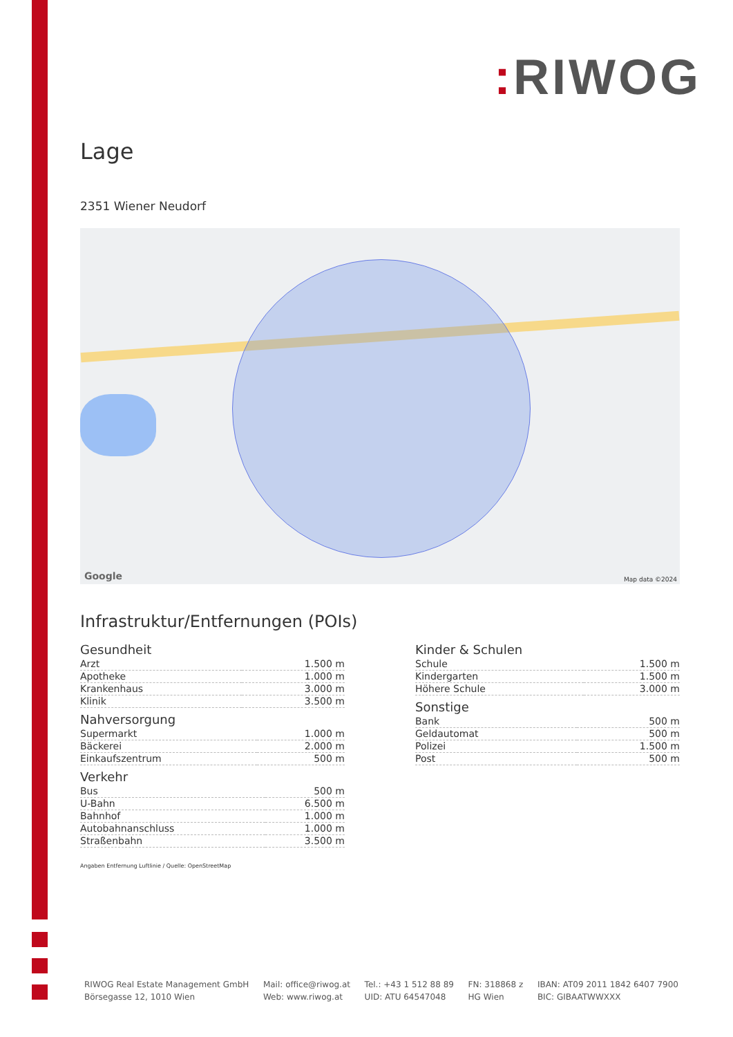: RIWOG
Lage
2351 Wiener Neudorf
Google Map data ©2024
Infrastruktur/Entfernungen (POIs)
Gesundheit
| Arzt | 1.500 m |
| Apotheke | 1.000 m |
| Krankenhaus | 3.000 m |
| Klinik | 3.500 m |
Nahversorgung
| Supermarkt | 1.000 m |
| Bäckerei | 2.000 m |
| Einkaufszentrum | 500 m |
Verkehr
| Bus | 500 m |
| U-Bahn | 6.500 m |
| Bahnhof | 1.000 m |
| Autobahnanschluss | 1.000 m |
| Straßenbahn | 3.500 m |
Angaben Entfernung Luftlinie / Quelle: OpenStreetMap
Kinder & Schulen
| Schule | 1.500 m |
| Kindergarten | 1.500 m |
| Höhere Schule | 3.000 m |
Sonstige
| Bank | 500 m |
| Geldautomat | 500 m |
| Polizei | 1.500 m |
| Post | 500 m |
RIWOG Real Estate Management GmbH
Börsegasse 12, 1010 Wien
Mail: office@riwog.at
Web: www.riwog.at
Tel.: +43 1 512 88 89
UID: ATU 64547048
FN: 318868 z
HG Wien
IBAN: AT09 2011 1842 6407 7900
BIC: GIBAATWWXXX